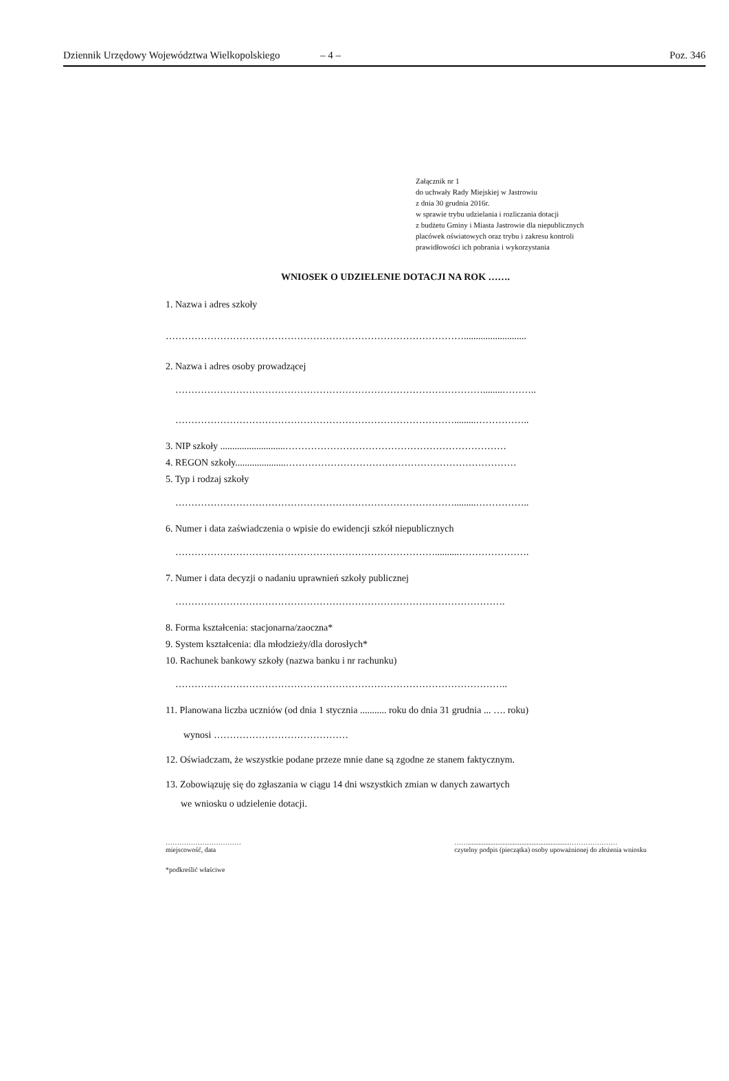Dziennik Urzędowy Województwa Wielkopolskiego – 4 – Poz. 346
Załącznik nr 1
do uchwały Rady Miejskiej w Jastrowiu
z dnia 30 grudnia 2016r.
w sprawie trybu udzielania i rozliczania dotacji
z budżetu Gminy i Miasta Jastrowie dla niepublicznych
placówek oświatowych oraz trybu i zakresu kontroli
prawidłowości ich pobrania i wykorzystania
WNIOSEK O UDZIELENIE DOTACJI NA ROK …….
1. Nazwa i adres szkoły
…………………………………………………………………………………..........................
2. Nazwa i adres osoby prowadzącej
……………………………………………………………………………………........………..
…………………………………………………………………………….........……………..
3. NIP szkoły ...........................……………………………………………………………
4. REGON szkoły.....................………………………………………………………………
5. Typ i rodzaj szkoły
…………………………………………………………………………….........……………..
6. Numer i data zaświadczenia o wpisie do ewidencji szkół niepublicznych
………………………………………………………………………..........………………….
7. Numer i data decyzji o nadaniu uprawnień szkoły publicznej
………………………………………………………………………………………….
8. Forma kształcenia: stacjonarna/zaoczna*
9. System kształcenia: dla młodzieży/dla dorosłych*
10. Rachunek bankowy szkoły (nazwa banku i nr rachunku)
…………………………………………………………………………………………..
11. Planowana liczba uczniów (od dnia 1 stycznia ........... roku do dnia 31 grudnia ... …. roku)
wynosi ……………………………………
12. Oświadczam, że wszystkie podane przeze mnie dane są zgodne ze stanem faktycznym.
13. Zobowiązuję się do zgłaszania w ciągu 14 dni wszystkich zmian w danych zawartych
we wniosku o udzielenie dotacji.
……………………………
miejscowość, data
……...........................................................…………………
czytelny podpis (pieczątka) osoby upoważnionej do złożenia wniosku
*podkreślić właściwe